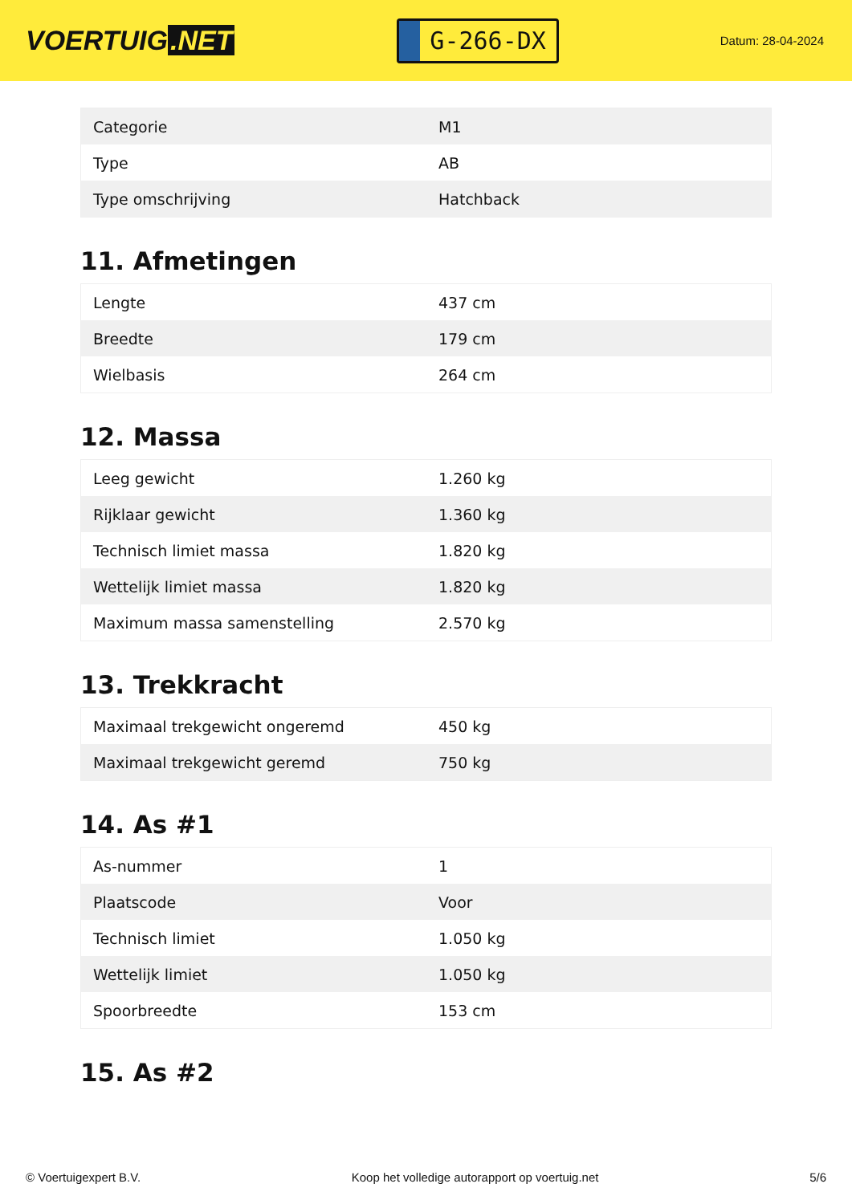VOERTUIG.NET
G-266-DX
Datum: 28-04-2024
| Categorie | M1 |
| Type | AB |
| Type omschrijving | Hatchback |
11. Afmetingen
| Lengte | 437 cm |
| Breedte | 179 cm |
| Wielbasis | 264 cm |
12. Massa
| Leeg gewicht | 1.260 kg |
| Rijklaar gewicht | 1.360 kg |
| Technisch limiet massa | 1.820 kg |
| Wettelijk limiet massa | 1.820 kg |
| Maximum massa samenstelling | 2.570 kg |
13. Trekkracht
| Maximaal trekgewicht ongeremd | 450 kg |
| Maximaal trekgewicht geremd | 750 kg |
14. As #1
| As-nummer | 1 |
| Plaatscode | Voor |
| Technisch limiet | 1.050 kg |
| Wettelijk limiet | 1.050 kg |
| Spoorbreedte | 153 cm |
15. As #2
© Voertuigexpert B.V. Koop het volledige autorapport op voertuig.net 5/6